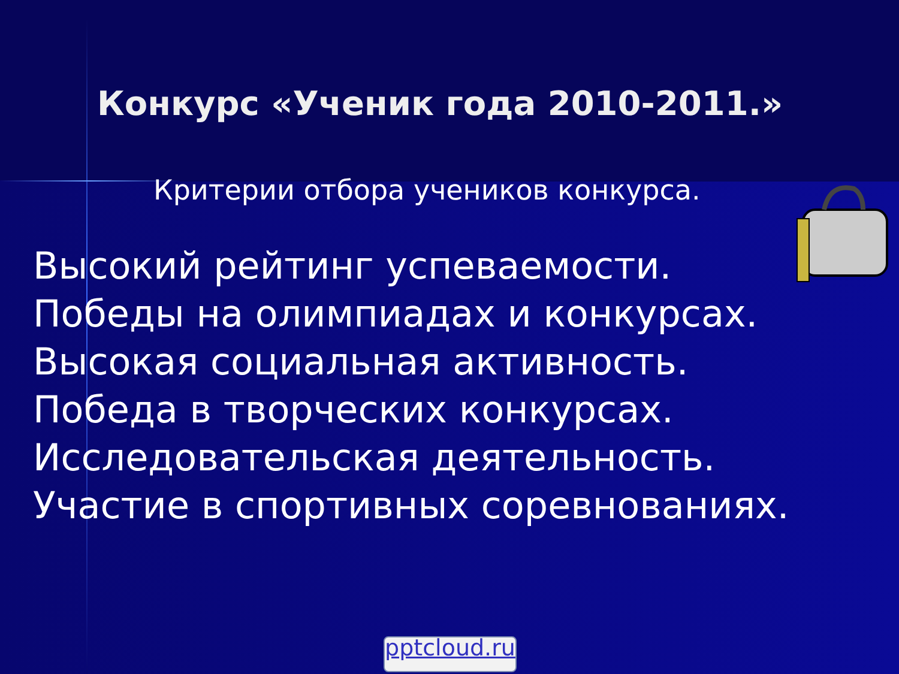Конкурс «Ученик года 2010-2011.»
Критерии отбора учеников конкурса.
Высокий рейтинг успеваемости.
Победы на олимпиадах и конкурсах.
Высокая социальная активность.
Победа в творческих конкурсах.
Исследовательская деятельность.
Участие в спортивных соревнованиях.
pptcloud.ru